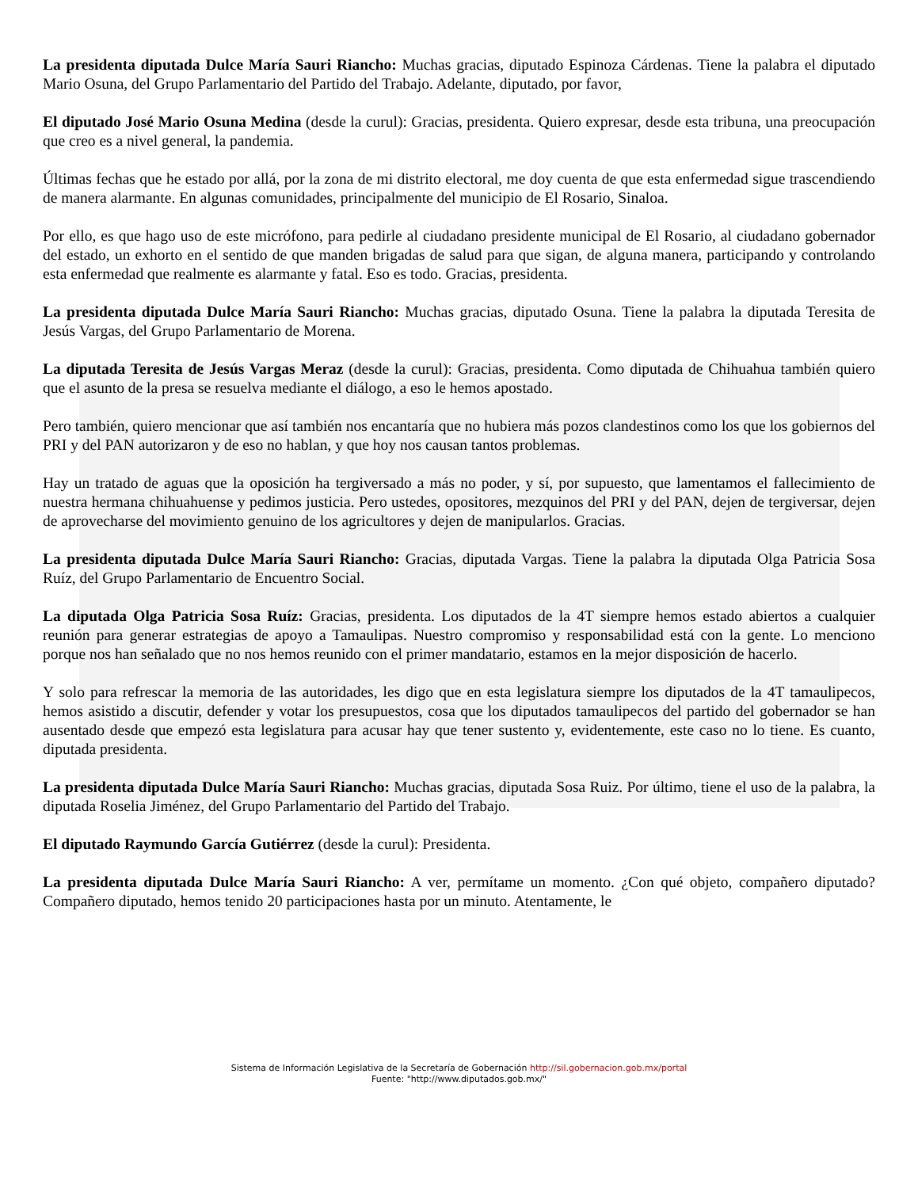La presidenta diputada Dulce María Sauri Riancho: Muchas gracias, diputado Espinoza Cárdenas. Tiene la palabra el diputado Mario Osuna, del Grupo Parlamentario del Partido del Trabajo. Adelante, diputado, por favor,
El diputado José Mario Osuna Medina (desde la curul): Gracias, presidenta. Quiero expresar, desde esta tribuna, una preocupación que creo es a nivel general, la pandemia.
Últimas fechas que he estado por allá, por la zona de mi distrito electoral, me doy cuenta de que esta enfermedad sigue trascendiendo de manera alarmante. En algunas comunidades, principalmente del municipio de El Rosario, Sinaloa.
Por ello, es que hago uso de este micrófono, para pedirle al ciudadano presidente municipal de El Rosario, al ciudadano gobernador del estado, un exhorto en el sentido de que manden brigadas de salud para que sigan, de alguna manera, participando y controlando esta enfermedad que realmente es alarmante y fatal. Eso es todo. Gracias, presidenta.
La presidenta diputada Dulce María Sauri Riancho: Muchas gracias, diputado Osuna. Tiene la palabra la diputada Teresita de Jesús Vargas, del Grupo Parlamentario de Morena.
La diputada Teresita de Jesús Vargas Meraz (desde la curul): Gracias, presidenta. Como diputada de Chihuahua también quiero que el asunto de la presa se resuelva mediante el diálogo, a eso le hemos apostado.
Pero también, quiero mencionar que así también nos encantaría que no hubiera más pozos clandestinos como los que los gobiernos del PRI y del PAN autorizaron y de eso no hablan, y que hoy nos causan tantos problemas.
Hay un tratado de aguas que la oposición ha tergiversado a más no poder, y sí, por supuesto, que lamentamos el fallecimiento de nuestra hermana chihuahuense y pedimos justicia. Pero ustedes, opositores, mezquinos del PRI y del PAN, dejen de tergiversar, dejen de aprovecharse del movimiento genuino de los agricultores y dejen de manipularlos. Gracias.
La presidenta diputada Dulce María Sauri Riancho: Gracias, diputada Vargas. Tiene la palabra la diputada Olga Patricia Sosa Ruíz, del Grupo Parlamentario de Encuentro Social.
La diputada Olga Patricia Sosa Ruíz: Gracias, presidenta. Los diputados de la 4T siempre hemos estado abiertos a cualquier reunión para generar estrategias de apoyo a Tamaulipas. Nuestro compromiso y responsabilidad está con la gente. Lo menciono porque nos han señalado que no nos hemos reunido con el primer mandatario, estamos en la mejor disposición de hacerlo.
Y solo para refrescar la memoria de las autoridades, les digo que en esta legislatura siempre los diputados de la 4T tamaulipecos, hemos asistido a discutir, defender y votar los presupuestos, cosa que los diputados tamaulipecos del partido del gobernador se han ausentado desde que empezó esta legislatura para acusar hay que tener sustento y, evidentemente, este caso no lo tiene. Es cuanto, diputada presidenta.
La presidenta diputada Dulce María Sauri Riancho: Muchas gracias, diputada Sosa Ruiz. Por último, tiene el uso de la palabra, la diputada Roselia Jiménez, del Grupo Parlamentario del Partido del Trabajo.
El diputado Raymundo García Gutiérrez (desde la curul): Presidenta.
La presidenta diputada Dulce María Sauri Riancho: A ver, permítame un momento. ¿Con qué objeto, compañero diputado? Compañero diputado, hemos tenido 20 participaciones hasta por un minuto. Atentamente, le
Sistema de Información Legislativa de la Secretaría de Gobernación http://sil.gobernacion.gob.mx/portal
Fuente: "http://www.diputados.gob.mx/"